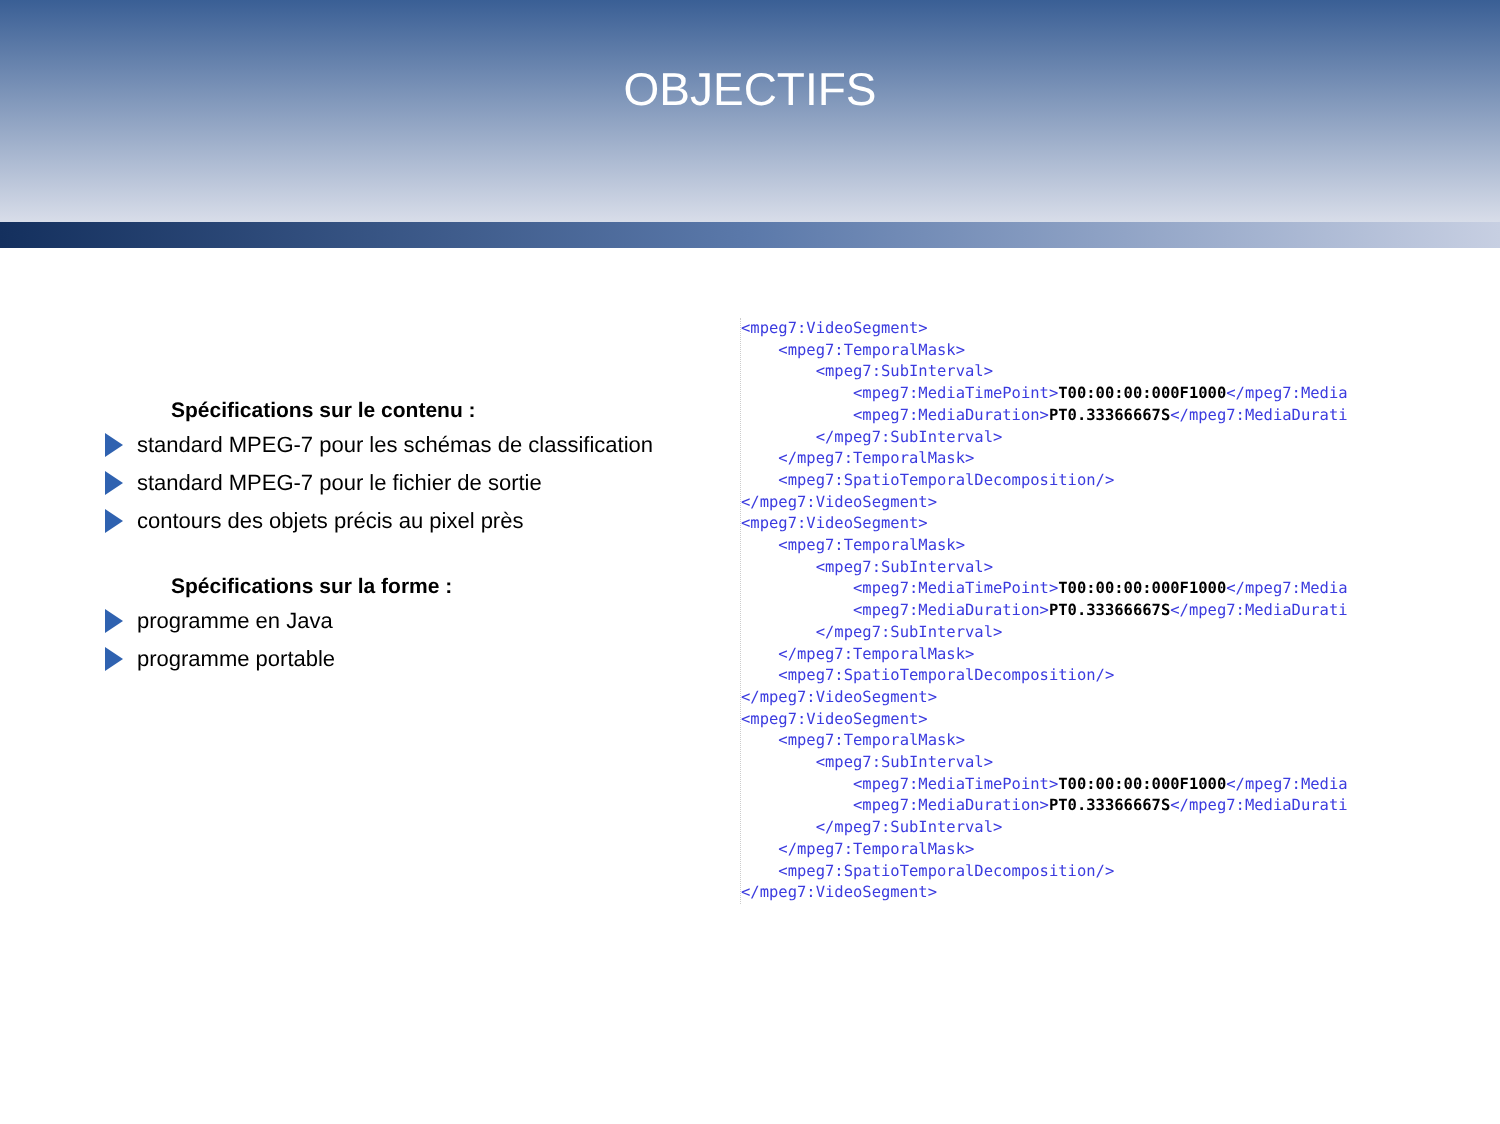OBJECTIFS
Spécifications sur le contenu :
standard MPEG-7 pour les schémas de classification
standard MPEG-7 pour le fichier de sortie
contours des objets précis au pixel près
Spécifications sur la forme :
programme en Java
programme portable
<mpeg7:VideoSegment> <mpeg7:TemporalMask> <mpeg7:SubInterval> <mpeg7:MediaTimePoint>T00:00:00:000F1000</mpeg7:Media <mpeg7:MediaDuration>PT0.33366667S</mpeg7:MediaDurati </mpeg7:SubInterval> </mpeg7:TemporalMask> <mpeg7:SpatioTemporalDecomposition/> </mpeg7:VideoSegment> <mpeg7:VideoSegment> <mpeg7:TemporalMask> <mpeg7:SubInterval> <mpeg7:MediaTimePoint>T00:00:00:000F1000</mpeg7:Media <mpeg7:MediaDuration>PT0.33366667S</mpeg7:MediaDurati </mpeg7:SubInterval> </mpeg7:TemporalMask> <mpeg7:SpatioTemporalDecomposition/> </mpeg7:VideoSegment> <mpeg7:VideoSegment> <mpeg7:TemporalMask> <mpeg7:SubInterval> <mpeg7:MediaTimePoint>T00:00:00:000F1000</mpeg7:Media <mpeg7:MediaDuration>PT0.33366667S</mpeg7:MediaDurati </mpeg7:SubInterval> </mpeg7:TemporalMask> <mpeg7:SpatioTemporalDecomposition/> </mpeg7:VideoSegment>